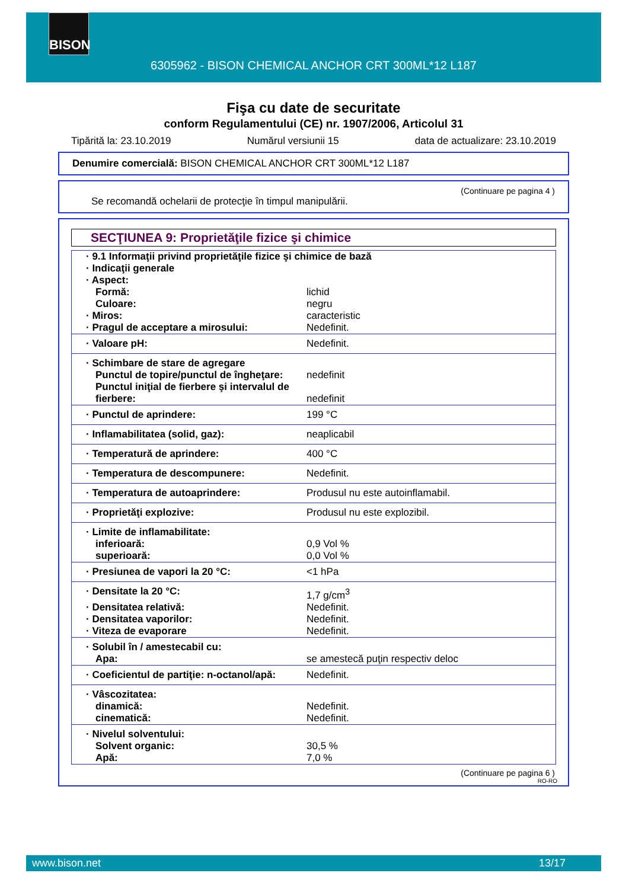BISON
6305962 - BISON CHEMICAL ANCHOR CRT 300ML*12 L187
Fişa cu date de securitate
conform Regulamentului (CE) nr. 1907/2006, Articolul 31
Tipărită la: 23.10.2019 Numărul versiunii 15 data de actualizare: 23.10.2019
Denumire comercială: BISON CHEMICAL ANCHOR CRT 300ML*12 L187
(Continuare pe pagina 4 )
Se recomandă ochelarii de protecţie în timpul manipulării.
SECŢIUNEA 9: Proprietăţile fizice şi chimice
| · 9.1 Informaţii privind proprietăţile fizice şi chimice de bază | |
| · Indicaţii generale | |
| · Aspect: | |
| Formă: | lichid |
| Culoare: | negru |
| · Miros: | caracteristic |
| · Pragul de acceptare a mirosului: | Nedefinit. |
| · Valoare pH: | Nedefinit. |
| · Schimbare de stare de agregare | |
| Punctul de topire/punctul de îngheţare: | nedefinit |
| Punctul iniţial de fierbere şi intervalul de fierbere: | nedefinit |
| · Punctul de aprindere: | 199 °C |
| · Inflamabilitatea (solid, gaz): | neaplicabil |
| · Temperatură de aprindere: | 400 °C |
| · Temperatura de descompunere: | Nedefinit. |
| · Temperatura de autoaprindere: | Produsul nu este autoinflamabil. |
| · Proprietăţi explozive: | Produsul nu este explozibil. |
| · Limite de inflamabilitate: | |
| inferioară: | 0,9 Vol % |
| superioară: | 0,0 Vol % |
| · Presiunea de vapori la 20 °C: | <1 hPa |
| · Densitate la 20 °C: | 1,7 g/cm<sup>3</sup> |
| · Densitatea relativă: | Nedefinit. |
| · Densitatea vaporilor: | Nedefinit. |
| · Viteza de evaporare | Nedefinit. |
| · Solubil în / amestecabil cu: | |
| Apa: | se amestecă puţin respectiv deloc |
| · Coeficientul de partiţie: n-octanol/apă: | Nedefinit. |
| · Vâscozitatea: | |
| dinamică: | Nedefinit. |
| cinematică: | Nedefinit. |
| · Nivelul solventului: | |
| Solvent organic: | 30,5 % |
| Apă: | 7,0 % |
(Continuare pe pagina 6 )
RO-RO
www.bison.net 13/17